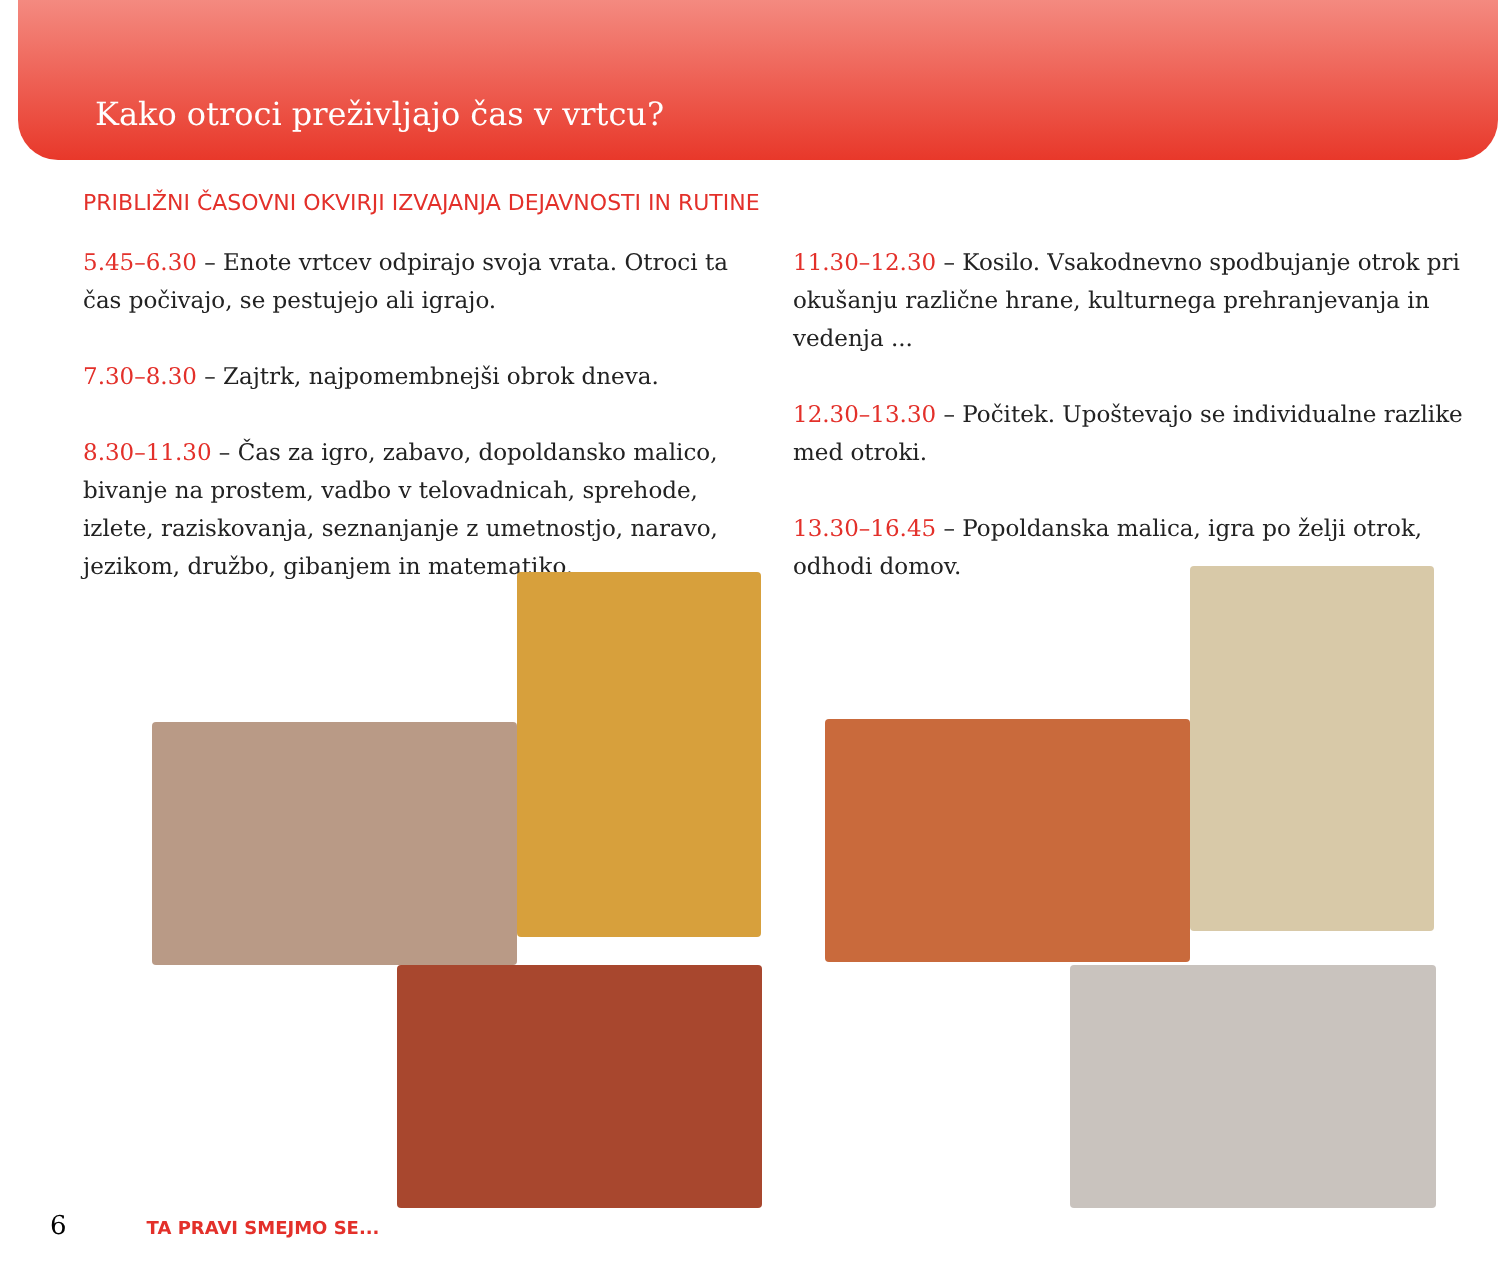Kako otroci preživljajo čas v vrtcu?
PRIBLIŽNI ČASOVNI OKVIRJI IZVAJANJA DEJAVNOSTI IN RUTINE
5.45–6.30 – Enote vrtcev odpirajo svoja vrata. Otroci ta čas počivajo, se pestujejo ali igrajo.
7.30–8.30 – Zajtrk, najpomembnejši obrok dneva.
8.30–11.30 – Čas za igro, zabavo, dopoldansko malico, bivanje na prostem, vadbo v telovadnicah, sprehode, izlete, raziskovanja, seznanjanje z umetnostjo, naravo, jezikom, družbo, gibanjem in matematiko.
11.30–12.30 – Kosilo. Vsakodnevno spodbujanje otrok pri okušanju različne hrane, kulturnega prehranjevanja in vedenja ...
12.30–13.30 – Počitek. Upoštevajo se individualne razlike med otroki.
13.30–16.45 – Popoldanska malica, igra po želji otrok, odhodi domov.
6 TA PRAVI SMEJMO SE...